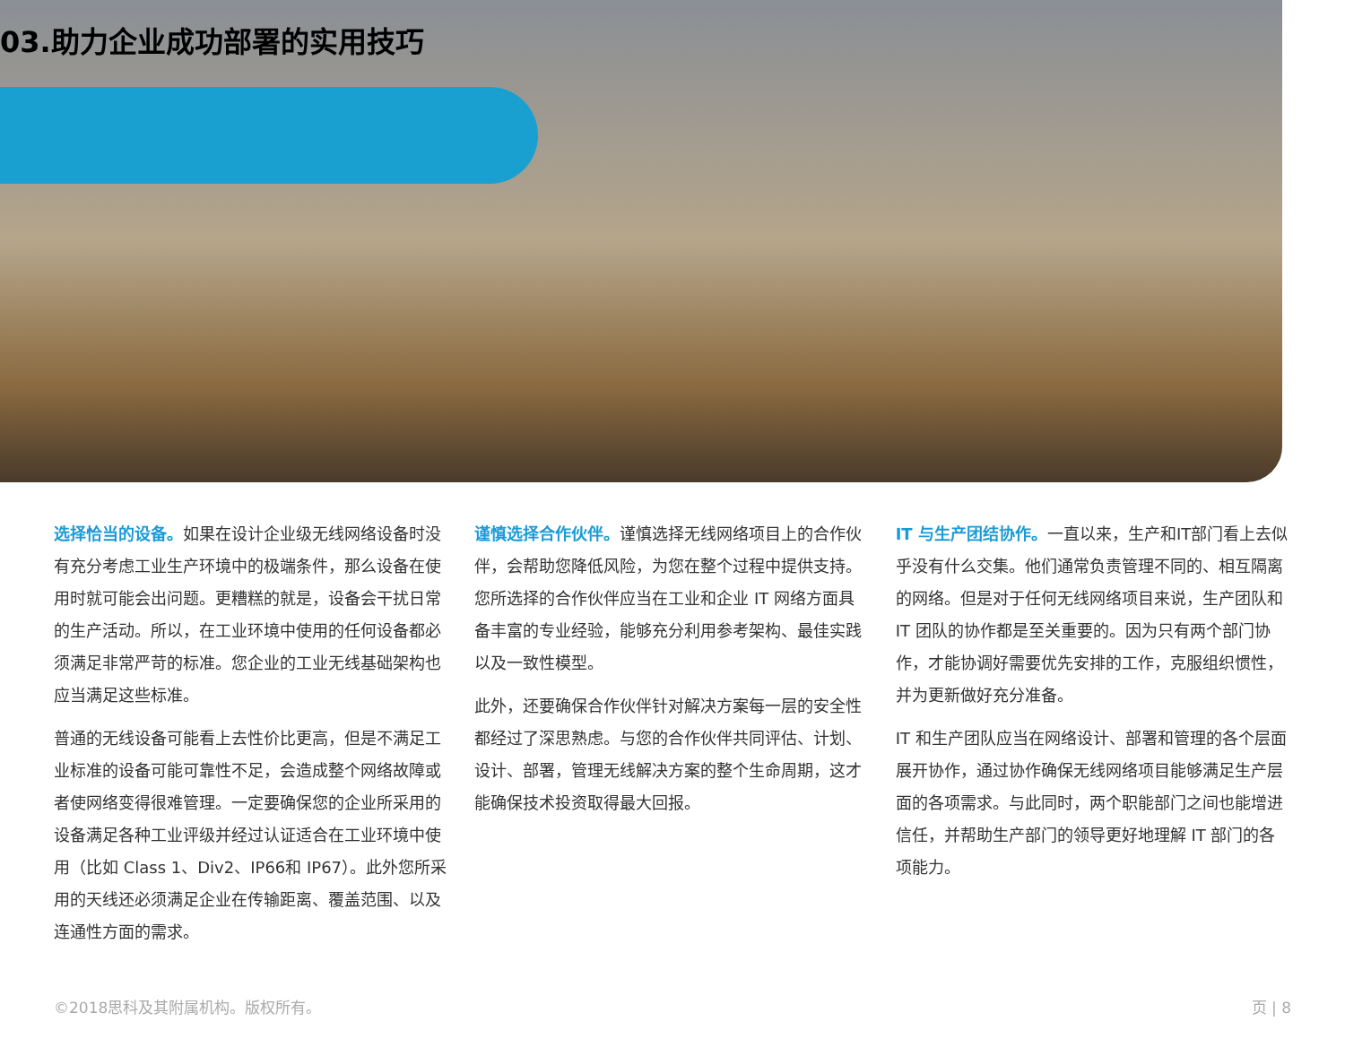03.助力企业成功部署的实用技巧
选择恰当的设备。如果在设计企业级无线网络设备时没有充分考虑工业生产环境中的极端条件，那么设备在使用时就可能会出问题。更糟糕的就是，设备会干扰日常的生产活动。所以，在工业环境中使用的任何设备都必须满足非常严苛的标准。您企业的工业无线基础架构也应当满足这些标准。
普通的无线设备可能看上去性价比更高，但是不满足工业标准的设备可能可靠性不足，会造成整个网络故障或者使网络变得很难管理。一定要确保您的企业所采用的设备满足各种工业评级并经过认证适合在工业环境中使用（比如 Class 1、Div2、IP66和 IP67）。此外您所采用的天线还必须满足企业在传输距离、覆盖范围、以及连通性方面的需求。
谨慎选择合作伙伴。谨慎选择无线网络项目上的合作伙伴，会帮助您降低风险，为您在整个过程中提供支持。您所选择的合作伙伴应当在工业和企业 IT 网络方面具备丰富的专业经验，能够充分利用参考架构、最佳实践以及一致性模型。
此外，还要确保合作伙伴针对解决方案每一层的安全性都经过了深思熟虑。与您的合作伙伴共同评估、计划、设计、部署，管理无线解决方案的整个生命周期，这才能确保技术投资取得最大回报。
IT 与生产团结协作。一直以来，生产和IT部门看上去似乎没有什么交集。他们通常负责管理不同的、相互隔离的网络。但是对于任何无线网络项目来说，生产团队和 IT 团队的协作都是至关重要的。因为只有两个部门协作，才能协调好需要优先安排的工作，克服组织惯性，并为更新做好充分准备。
IT 和生产团队应当在网络设计、部署和管理的各个层面展开协作，通过协作确保无线网络项目能够满足生产层面的各项需求。与此同时，两个职能部门之间也能增进信任，并帮助生产部门的领导更好地理解 IT 部门的各项能力。
©2018思科及其附属机构。版权所有。 页 | 8